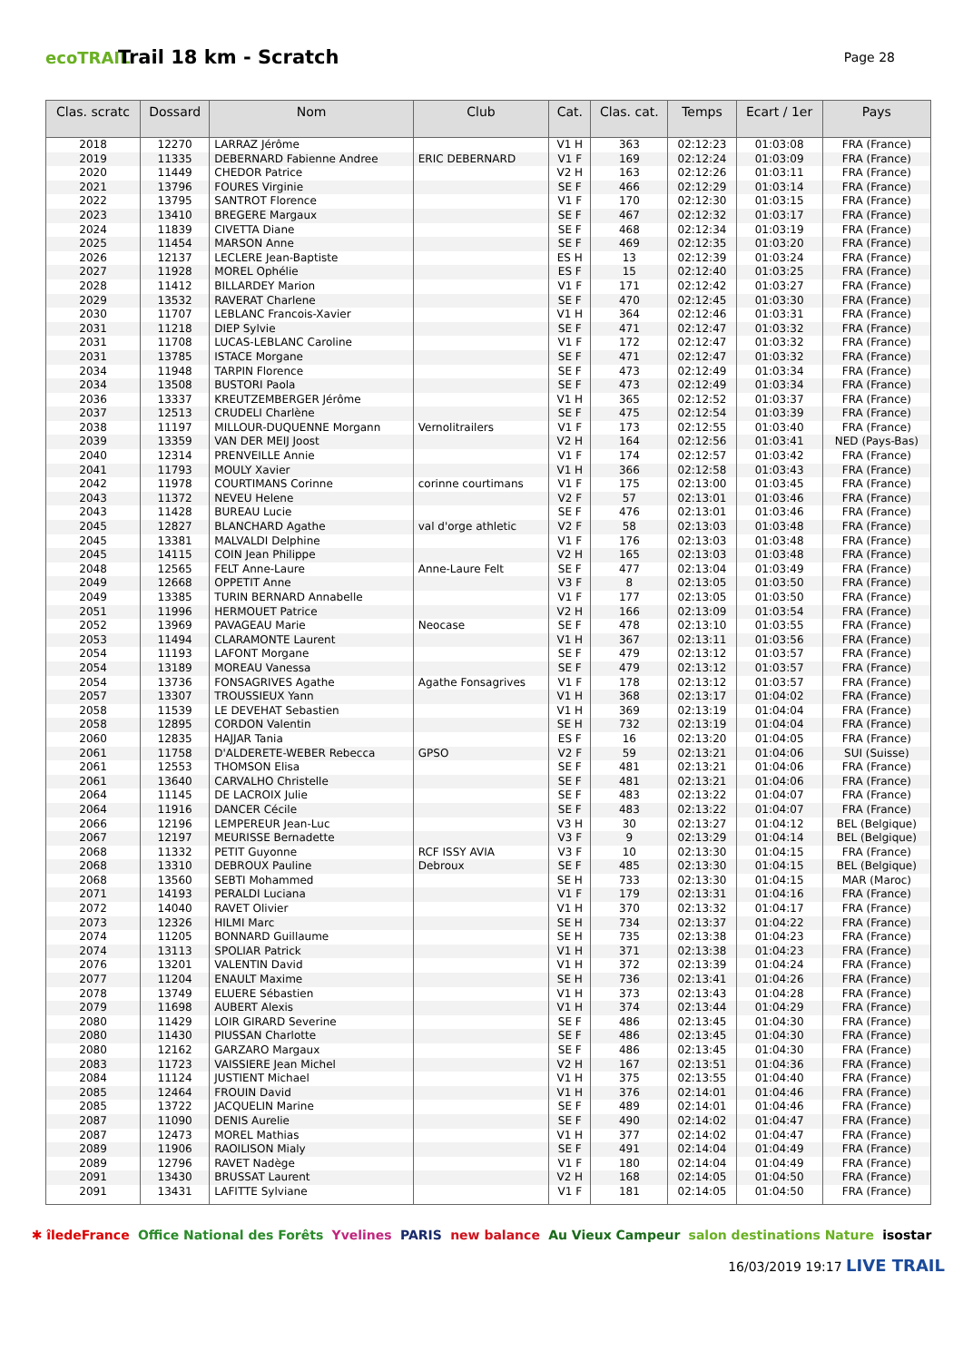ecoTRAIL
Trail 18 km - Scratch
Page 28
| Clas. scratc | Dossard | Nom | Club | Cat. | Clas. cat. | Temps | Ecart / 1er | Pays |
| --- | --- | --- | --- | --- | --- | --- | --- | --- |
| 2018 | 12270 | LARRAZ Jérôme | | V1 H | 363 | 02:12:23 | 01:03:08 | FRA (France) |
| 2019 | 11335 | DEBERNARD Fabienne Andree | ERIC DEBERNARD | V1 F | 169 | 02:12:24 | 01:03:09 | FRA (France) |
| 2020 | 11449 | CHEDOR Patrice | | V2 H | 163 | 02:12:26 | 01:03:11 | FRA (France) |
| 2021 | 13796 | FOURES Virginie | | SE F | 466 | 02:12:29 | 01:03:14 | FRA (France) |
| 2022 | 13795 | SANTROT Florence | | V1 F | 170 | 02:12:30 | 01:03:15 | FRA (France) |
| 2023 | 13410 | BREGERE Margaux | | SE F | 467 | 02:12:32 | 01:03:17 | FRA (France) |
| 2024 | 11839 | CIVETTA Diane | | SE F | 468 | 02:12:34 | 01:03:19 | FRA (France) |
| 2025 | 11454 | MARSON Anne | | SE F | 469 | 02:12:35 | 01:03:20 | FRA (France) |
| 2026 | 12137 | LECLERE Jean-Baptiste | | ES H | 13 | 02:12:39 | 01:03:24 | FRA (France) |
| 2027 | 11928 | MOREL Ophélie | | ES F | 15 | 02:12:40 | 01:03:25 | FRA (France) |
| 2028 | 11412 | BILLARDEY Marion | | V1 F | 171 | 02:12:42 | 01:03:27 | FRA (France) |
| 2029 | 13532 | RAVERAT Charlene | | SE F | 470 | 02:12:45 | 01:03:30 | FRA (France) |
| 2030 | 11707 | LEBLANC Francois-Xavier | | V1 H | 364 | 02:12:46 | 01:03:31 | FRA (France) |
| 2031 | 11218 | DIEP Sylvie | | SE F | 471 | 02:12:47 | 01:03:32 | FRA (France) |
| 2031 | 11708 | LUCAS-LEBLANC Caroline | | V1 F | 172 | 02:12:47 | 01:03:32 | FRA (France) |
| 2031 | 13785 | ISTACE Morgane | | SE F | 471 | 02:12:47 | 01:03:32 | FRA (France) |
| 2034 | 11948 | TARPIN Florence | | SE F | 473 | 02:12:49 | 01:03:34 | FRA (France) |
| 2034 | 13508 | BUSTORI Paola | | SE F | 473 | 02:12:49 | 01:03:34 | FRA (France) |
| 2036 | 13337 | KREUTZEMBERGER Jérôme | | V1 H | 365 | 02:12:52 | 01:03:37 | FRA (France) |
| 2037 | 12513 | CRUDELI Charlène | | SE F | 475 | 02:12:54 | 01:03:39 | FRA (France) |
| 2038 | 11197 | MILLOUR-DUQUENNE Morgann | Vernolitrailers | V1 F | 173 | 02:12:55 | 01:03:40 | FRA (France) |
| 2039 | 13359 | VAN DER MEIJ Joost | | V2 H | 164 | 02:12:56 | 01:03:41 | NED (Pays-Bas) |
| 2040 | 12314 | PRENVEILLE Annie | | V1 F | 174 | 02:12:57 | 01:03:42 | FRA (France) |
| 2041 | 11793 | MOULY Xavier | | V1 H | 366 | 02:12:58 | 01:03:43 | FRA (France) |
| 2042 | 11978 | COURTIMANS Corinne | corinne courtimans | V1 F | 175 | 02:13:00 | 01:03:45 | FRA (France) |
| 2043 | 11372 | NEVEU Helene | | V2 F | 57 | 02:13:01 | 01:03:46 | FRA (France) |
| 2043 | 11428 | BUREAU Lucie | | SE F | 476 | 02:13:01 | 01:03:46 | FRA (France) |
| 2045 | 12827 | BLANCHARD Agathe | val d'orge athletic | V2 F | 58 | 02:13:03 | 01:03:48 | FRA (France) |
| 2045 | 13381 | MALVALDI Delphine | | V1 F | 176 | 02:13:03 | 01:03:48 | FRA (France) |
| 2045 | 14115 | COIN Jean Philippe | | V2 H | 165 | 02:13:03 | 01:03:48 | FRA (France) |
| 2048 | 12565 | FELT Anne-Laure | Anne-Laure Felt | SE F | 477 | 02:13:04 | 01:03:49 | FRA (France) |
| 2049 | 12668 | OPPETIT Anne | | V3 F | 8 | 02:13:05 | 01:03:50 | FRA (France) |
| 2049 | 13385 | TURIN BERNARD Annabelle | | V1 F | 177 | 02:13:05 | 01:03:50 | FRA (France) |
| 2051 | 11996 | HERMOUET Patrice | | V2 H | 166 | 02:13:09 | 01:03:54 | FRA (France) |
| 2052 | 13969 | PAVAGEAU Marie | Neocase | SE F | 478 | 02:13:10 | 01:03:55 | FRA (France) |
| 2053 | 11494 | CLARAMONTE Laurent | | V1 H | 367 | 02:13:11 | 01:03:56 | FRA (France) |
| 2054 | 11193 | LAFONT Morgane | | SE F | 479 | 02:13:12 | 01:03:57 | FRA (France) |
| 2054 | 13189 | MOREAU Vanessa | | SE F | 479 | 02:13:12 | 01:03:57 | FRA (France) |
| 2054 | 13736 | FONSAGRIVES Agathe | Agathe Fonsagrives | V1 F | 178 | 02:13:12 | 01:03:57 | FRA (France) |
| 2057 | 13307 | TROUSSIEUX Yann | | V1 H | 368 | 02:13:17 | 01:04:02 | FRA (France) |
| 2058 | 11539 | LE DEVEHAT Sebastien | | V1 H | 369 | 02:13:19 | 01:04:04 | FRA (France) |
| 2058 | 12895 | CORDON Valentin | | SE H | 732 | 02:13:19 | 01:04:04 | FRA (France) |
| 2060 | 12835 | HAJJAR Tania | | ES F | 16 | 02:13:20 | 01:04:05 | FRA (France) |
| 2061 | 11758 | D'ALDERETE-WEBER Rebecca | GPSO | V2 F | 59 | 02:13:21 | 01:04:06 | SUI (Suisse) |
| 2061 | 12553 | THOMSON Elisa | | SE F | 481 | 02:13:21 | 01:04:06 | FRA (France) |
| 2061 | 13640 | CARVALHO Christelle | | SE F | 481 | 02:13:21 | 01:04:06 | FRA (France) |
| 2064 | 11145 | DE LACROIX Julie | | SE F | 483 | 02:13:22 | 01:04:07 | FRA (France) |
| 2064 | 11916 | DANCER Cécile | | SE F | 483 | 02:13:22 | 01:04:07 | FRA (France) |
| 2066 | 12196 | LEMPEREUR Jean-Luc | | V3 H | 30 | 02:13:27 | 01:04:12 | BEL (Belgique) |
| 2067 | 12197 | MEURISSE Bernadette | | V3 F | 9 | 02:13:29 | 01:04:14 | BEL (Belgique) |
| 2068 | 11332 | PETIT Guyonne | RCF ISSY AVIA | V3 F | 10 | 02:13:30 | 01:04:15 | FRA (France) |
| 2068 | 13310 | DEBROUX Pauline | Debroux | SE F | 485 | 02:13:30 | 01:04:15 | BEL (Belgique) |
| 2068 | 13560 | SEBTI Mohammed | | SE H | 733 | 02:13:30 | 01:04:15 | MAR (Maroc) |
| 2071 | 14193 | PERALDI Luciana | | V1 F | 179 | 02:13:31 | 01:04:16 | FRA (France) |
| 2072 | 14040 | RAVET Olivier | | V1 H | 370 | 02:13:32 | 01:04:17 | FRA (France) |
| 2073 | 12326 | HILMI Marc | | SE H | 734 | 02:13:37 | 01:04:22 | FRA (France) |
| 2074 | 11205 | BONNARD Guillaume | | SE H | 735 | 02:13:38 | 01:04:23 | FRA (France) |
| 2074 | 13113 | SPOLIAR Patrick | | V1 H | 371 | 02:13:38 | 01:04:23 | FRA (France) |
| 2076 | 13201 | VALENTIN David | | V1 H | 372 | 02:13:39 | 01:04:24 | FRA (France) |
| 2077 | 11204 | ENAULT Maxime | | SE H | 736 | 02:13:41 | 01:04:26 | FRA (France) |
| 2078 | 13749 | ELUERE Sébastien | | V1 H | 373 | 02:13:43 | 01:04:28 | FRA (France) |
| 2079 | 11698 | AUBERT Alexis | | V1 H | 374 | 02:13:44 | 01:04:29 | FRA (France) |
| 2080 | 11429 | LOIR GIRARD Severine | | SE F | 486 | 02:13:45 | 01:04:30 | FRA (France) |
| 2080 | 11430 | PIUSSAN Charlotte | | SE F | 486 | 02:13:45 | 01:04:30 | FRA (France) |
| 2080 | 12162 | GARZARO Margaux | | SE F | 486 | 02:13:45 | 01:04:30 | FRA (France) |
| 2083 | 11723 | VAISSIERE Jean Michel | | V2 H | 167 | 02:13:51 | 01:04:36 | FRA (France) |
| 2084 | 11124 | JUSTIENT Michael | | V1 H | 375 | 02:13:55 | 01:04:40 | FRA (France) |
| 2085 | 12464 | FROUIN David | | V1 H | 376 | 02:14:01 | 01:04:46 | FRA (France) |
| 2085 | 13722 | JACQUELIN Marine | | SE F | 489 | 02:14:01 | 01:04:46 | FRA (France) |
| 2087 | 11090 | DENIS Aurelie | | SE F | 490 | 02:14:02 | 01:04:47 | FRA (France) |
| 2087 | 12473 | MOREL Mathias | | V1 H | 377 | 02:14:02 | 01:04:47 | FRA (France) |
| 2089 | 11906 | RAOILISON Mialy | | SE F | 491 | 02:14:04 | 01:04:49 | FRA (France) |
| 2089 | 12796 | RAVET Nadège | | V1 F | 180 | 02:14:04 | 01:04:49 | FRA (France) |
| 2091 | 13430 | BRUSSAT Laurent | | V2 H | 168 | 02:14:05 | 01:04:50 | FRA (France) |
| 2091 | 13431 | LAFITTE Sylviane | | V1 F | 181 | 02:14:05 | 01:04:50 | FRA (France) |
✱ îledeFrance Office National des Forêts Yvelines PARIS new balance Au Vieux Campeur salon destinations Nature isostar
16/03/2019 19:17 LIVE TRAIL